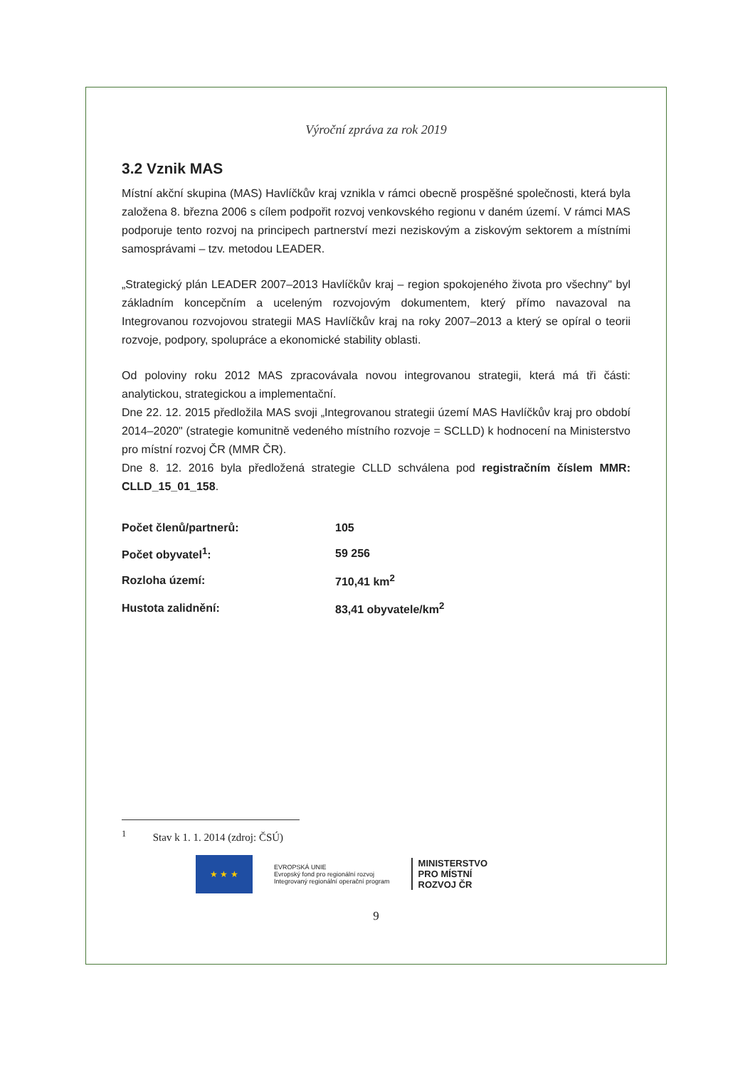Výroční zpráva za rok 2019
3.2 Vznik MAS
Místní akční skupina (MAS) Havlíčkův kraj vznikla v rámci obecně prospěšné společnosti, která byla založena 8. března 2006 s cílem podpořit rozvoj venkovského regionu v daném území. V rámci MAS podporuje tento rozvoj na principech partnerství mezi neziskovým a ziskovým sektorem a místními samosprávami – tzv. metodou LEADER.
„Strategický plán LEADER 2007–2013 Havlíčkův kraj – region spokojeného života pro všechny" byl základním koncepčním a uceleným rozvojovým dokumentem, který přímo navazoval na Integrovanou rozvojovou strategii MAS Havlíčkův kraj na roky 2007–2013 a který se opíral o teorii rozvoje, podpory, spolupráce a ekonomické stability oblasti.
Od poloviny roku 2012 MAS zpracovávala novou integrovanou strategii, která má tři části: analytickou, strategickou a implementační.
Dne 22. 12. 2015 předložila MAS svoji „Integrovanou strategii území MAS Havlíčkův kraj pro období 2014–2020" (strategie komunitně vedeného místního rozvoje = SCLLD) k hodnocení na Ministerstvo pro místní rozvoj ČR (MMR ČR).
Dne 8. 12. 2016 byla předložená strategie CLLD schválena pod registračním číslem MMR: CLLD_15_01_158.
| Počet členů/partnerů: | 105 |
| Počet obyvatel<sup>1</sup>: | 59 256 |
| Rozloha území: | 710,41 km<sup>2</sup> |
| Hustota zalidnění: | 83,41 obyvatele/km<sup>2</sup> |
<sup>1</sup> Stav k 1. 1. 2014 (zdroj: ČSÚ)
★ ★ ★
EVROPSKÁ UNIE
Evropský fond pro regionální rozvoj
Integrovaný regionální operační program
MINISTERSTVO
PRO MÍSTNÍ
ROZVOJ ČR
9